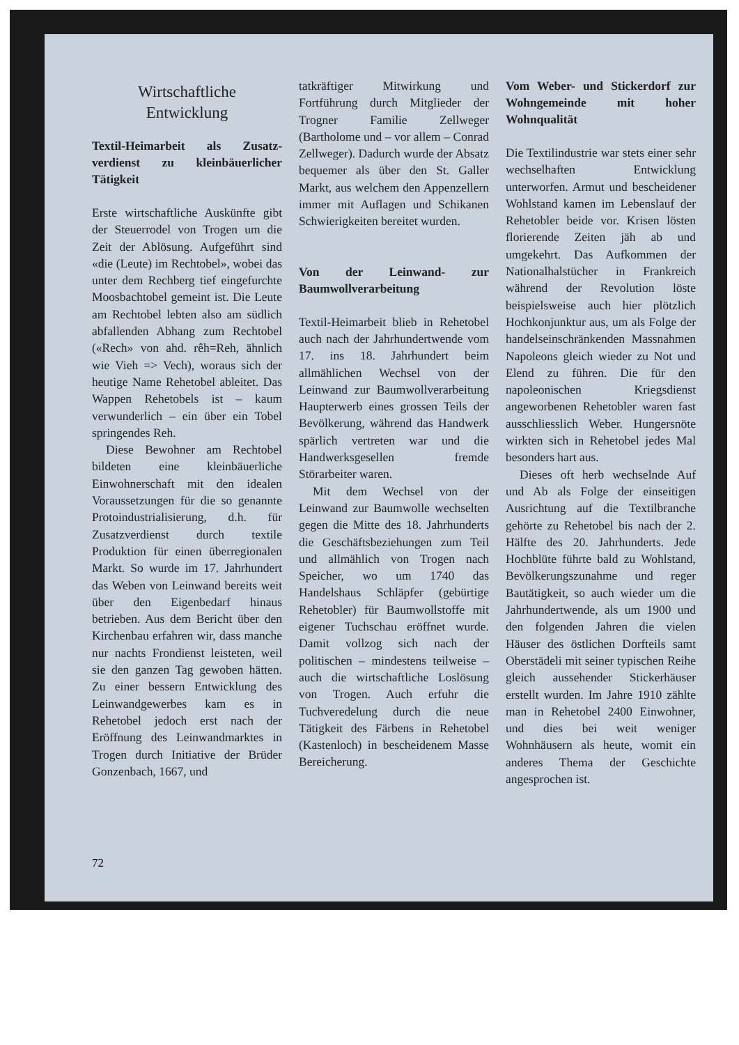Wirtschaftliche
Entwicklung
Textil-Heimarbeit als Zusatz­verdienst zu kleinbäuerlicher Tätigkeit
Erste wirtschaftliche Auskünfte gibt der Steuerrodel von Trogen um die Zeit der Ablösung. Aufgeführt sind «die (Leute) im Rechtobel», wobei das unter dem Rechberg tief eingefurchte Moosbachtobel gemeint ist. Die Leute am Rechtobel lebten also am südlich abfallenden Abhang zum Rechtobel («Rech» von ahd. rêh=Reh, ähnlich wie Vieh => Vech), woraus sich der heutige Name Rehetobel ableitet. Das Wappen Rehetobels ist – kaum verwunderlich – ein über ein Tobel springendes Reh.
Diese Bewohner am Rechtobel bildeten eine kleinbäuerliche Einwohnerschaft mit den idealen Voraussetzungen für die so genannte Protoindustrialisierung, d.h. für Zusatzverdienst durch textile Produktion für einen überregionalen Markt. So wurde im 17. Jahrhundert das Weben von Leinwand bereits weit über den Eigenbedarf hinaus betrieben. Aus dem Bericht über den Kirchenbau erfahren wir, dass manche nur nachts Frondienst leisteten, weil sie den ganzen Tag gewoben hätten. Zu einer bessern Entwicklung des Leinwandgewerbes kam es in Rehetobel jedoch erst nach der Eröffnung des Leinwandmarktes in Trogen durch Initiative der Brüder Gonzenbach, 1667, und
tatkräftiger Mitwirkung und Fortführung durch Mitglieder der Trogner Familie Zellweger (Bartholome und – vor allem – Conrad Zellweger). Dadurch wurde der Absatz bequemer als über den St. Galler Markt, aus welchem den Appenzellern immer mit Auflagen und Schikanen Schwierigkeiten bereitet wurden.
Von der Leinwand- zur Baumwollverarbeitung
Textil-Heimarbeit blieb in Rehetobel auch nach der Jahrhundertwende vom 17. ins 18. Jahrhundert beim allmählichen Wechsel von der Leinwand zur Baumwollverarbeitung Haupterwerb eines grossen Teils der Bevölkerung, während das Handwerk spärlich vertreten war und die Handwerksgesellen fremde Störarbeiter waren.
Mit dem Wechsel von der Leinwand zur Baumwolle wechselten gegen die Mitte des 18. Jahrhunderts die Geschäftsbeziehungen zum Teil und allmählich von Trogen nach Speicher, wo um 1740 das Handelshaus Schläpfer (gebürtige Rehetobler) für Baumwollstoffe mit eigener Tuchschau eröffnet wurde. Damit vollzog sich nach der politischen – mindestens teilweise – auch die wirtschaftliche Loslösung von Trogen. Auch erfuhr die Tuchveredelung durch die neue Tätigkeit des Färbens in Rehetobel (Kastenloch) in bescheidenem Masse Bereicherung.
Vom Weber- und Stickerdorf zur Wohngemeinde mit hoher Wohnqualität
Die Textilindustrie war stets einer sehr wechselhaften Entwicklung unterworfen. Armut und bescheidener Wohlstand kamen im Lebenslauf der Rehetobler beide vor. Krisen lösten florierende Zeiten jäh ab und umgekehrt. Das Aufkommen der Nationalhalstücher in Frankreich während der Revolution löste beispielsweise auch hier plötzlich Hochkonjunktur aus, um als Folge der handelseinschränkenden Massnahmen Napoleons gleich wieder zu Not und Elend zu führen. Die für den napoleonischen Kriegsdienst angeworbenen Rehetobler waren fast ausschliesslich Weber. Hungersnöte wirkten sich in Rehetobel jedes Mal besonders hart aus.
Dieses oft herb wechselnde Auf und Ab als Folge der einseitigen Ausrichtung auf die Textilbranche gehörte zu Rehetobel bis nach der 2. Hälfte des 20. Jahrhunderts. Jede Hochblüte führte bald zu Wohlstand, Bevölkerungszunahme und reger Bautätigkeit, so auch wieder um die Jahrhundertwende, als um 1900 und den folgenden Jahren die vielen Häuser des östlichen Dorfteils samt Oberstädeli mit seiner typischen Reihe gleich aussehender Stickerhäuser erstellt wurden. Im Jahre 1910 zählte man in Rehetobel 2400 Einwohner, und dies bei weit weniger Wohnhäusern als heute, womit ein anderes Thema der Geschichte angesprochen ist.
72